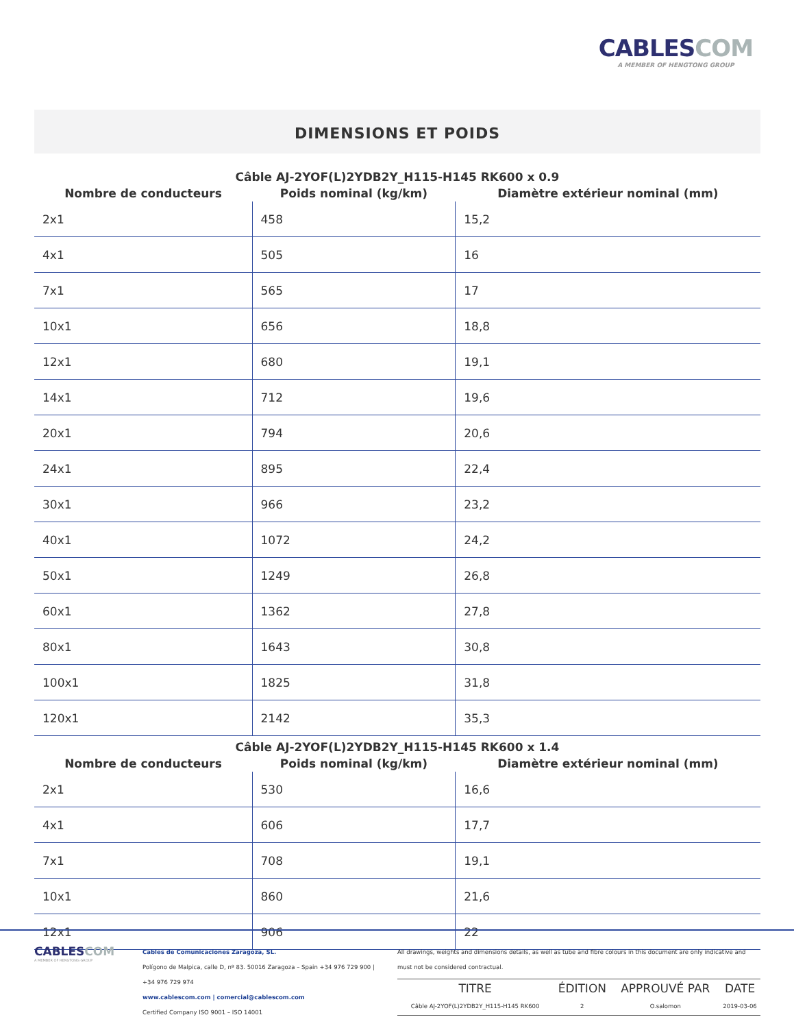CABLESCOM
A MEMBER OF HENGTONG GROUP
DIMENSIONS ET POIDS
Câble AJ-2YOF(L)2YDB2Y_H115-H145 RK600 x 0.9
| Nombre de conducteurs | Poids nominal (kg/km) | Diamètre extérieur nominal (mm) |
| --- | --- | --- |
| 2x1 | 458 | 15,2 |
| 4x1 | 505 | 16 |
| 7x1 | 565 | 17 |
| 10x1 | 656 | 18,8 |
| 12x1 | 680 | 19,1 |
| 14x1 | 712 | 19,6 |
| 20x1 | 794 | 20,6 |
| 24x1 | 895 | 22,4 |
| 30x1 | 966 | 23,2 |
| 40x1 | 1072 | 24,2 |
| 50x1 | 1249 | 26,8 |
| 60x1 | 1362 | 27,8 |
| 80x1 | 1643 | 30,8 |
| 100x1 | 1825 | 31,8 |
| 120x1 | 2142 | 35,3 |
Câble AJ-2YOF(L)2YDB2Y_H115-H145 RK600 x 1.4
| Nombre de conducteurs | Poids nominal (kg/km) | Diamètre extérieur nominal (mm) |
| --- | --- | --- |
| 2x1 | 530 | 16,6 |
| 4x1 | 606 | 17,7 |
| 7x1 | 708 | 19,1 |
| 10x1 | 860 | 21,6 |
| 12x1 | 906 | 22 |
CABLESCOM
A MEMBER OF HENGTONG GROUP
Cables de Comunicaciones Zaragoza, SL.
Polígono de Malpica, calle D, nº 83. 50016 Zaragoza – Spain +34 976 729 900 | +34 976 729 974
www.cablescom.com | comercial@cablescom.com
Certified Company ISO 9001 – ISO 14001
All drawings, weights and dimensions details, as well as tube and fibre colours in this document are only indicative and must not be considered contractual.
| TITRE | ÉDITION | APPROUVÉ PAR | DATE |
| --- | --- | --- | --- |
| Câble AJ-2YOF(L)2YDB2Y_H115-H145 RK600 | 2 | O.salomon | 2019-03-06 |